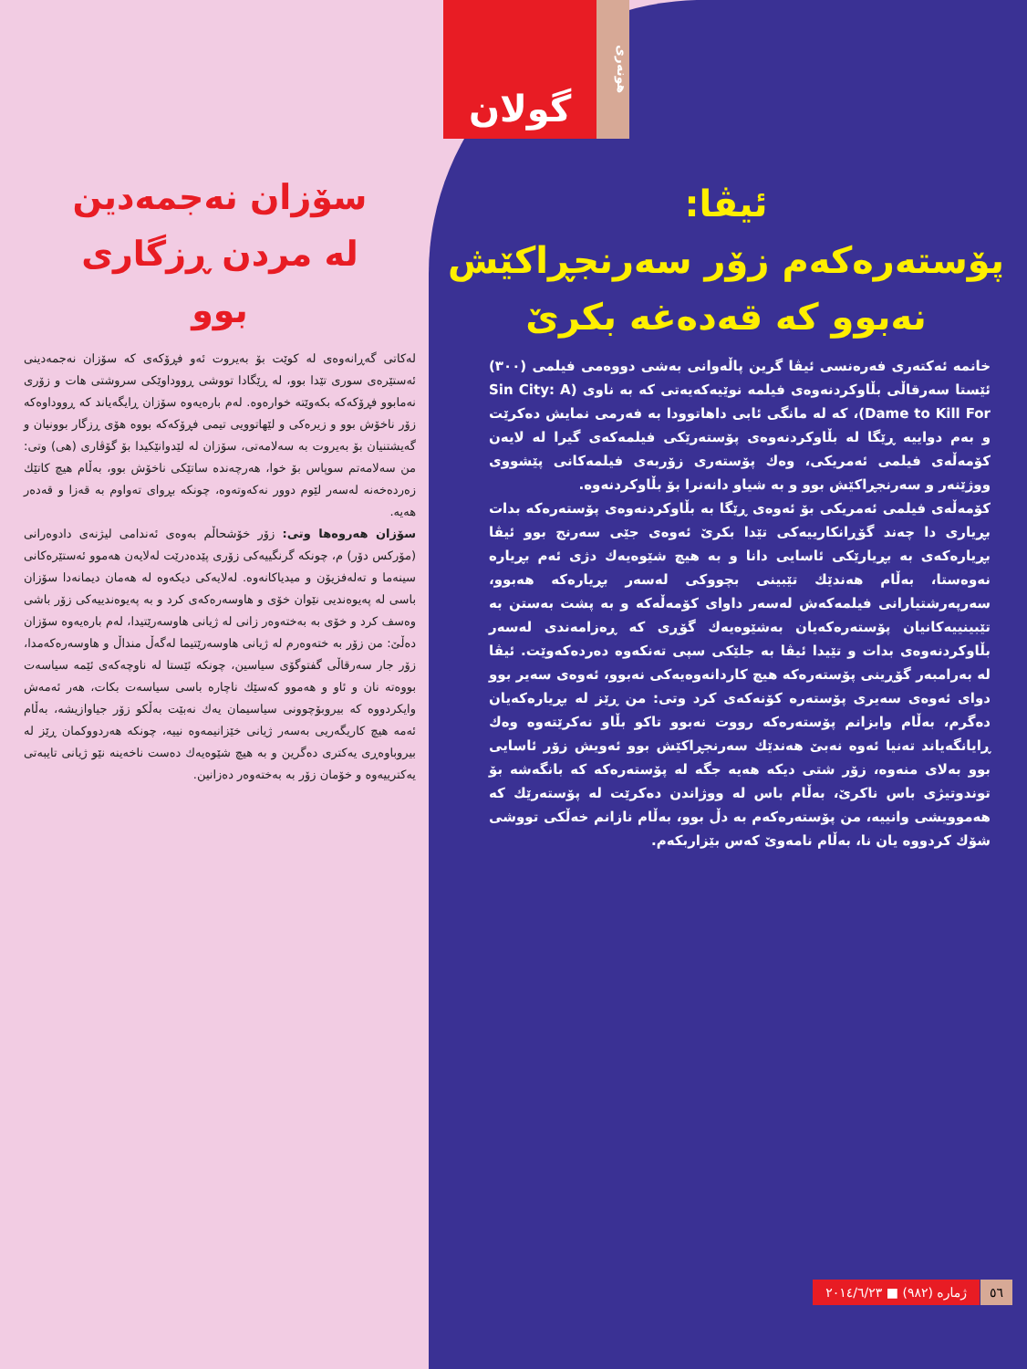هونەری
گولان
ئیڤا:
پۆستەرەکەم زۆر سەرنجڕاکێش
نەبوو کە قەدەغە بکرێ
خانمە ئەکتەری فەرەنسی ئیڤا گرین پاڵەوانی بەشی دووەمی فیلمی (٣٠٠) ئێستا سەرقاڵی بڵاوکردنەوەی فیلمە نوێیەکەیەتی کە بە ناوی (Sin City: A Dame to Kill For)، کە لە مانگی ئابی داهاتوودا بە فەرمی نمایش دەکرێت و بەم دواییە ڕێگا لە بڵاوکردنەوەی پۆستەرێکی فیلمەکەی گیرا لە لایەن کۆمەڵەی فیلمی ئەمریکی، وەك پۆستەری زۆربەی فیلمەکانی پێشووی ووژێنەر و سەرنجڕاکێش بوو و بە شیاو دانەنرا بۆ بڵاوکردنەوە.
کۆمەڵەی فیلمی ئەمریکی بۆ ئەوەی ڕێگا بە بڵاوکردنەوەی پۆستەرەکە بدات بڕیاری دا چەند گۆڕانکارییەکی تێدا بکرێ ئەوەی جێی سەرنج بوو ئیڤا بڕیارەکەی بە بڕیارێکی ئاسایی دانا و بە هیچ شێوەیەك دژی ئەم بڕیارە نەوەستا، بەڵام هەندێك تێبینی بچووکی لەسەر بڕیارەکە هەبوو، سەرپەرشتیارانی فیلمەکەش لەسەر داوای کۆمەڵەکە و بە پشت بەستن بە تێبینییەکانیان پۆستەرەکەیان بەشێوەیەك گۆڕی کە ڕەزامەندی لەسەر بڵاوکردنەوەی بدات و تێیدا ئیڤا بە جلێکی سپی تەنکەوە دەردەکەوێت. ئیڤا لە بەرامبەر گۆڕینی پۆستەرەکە هیچ کاردانەوەیەکی نەبوو، ئەوەی سەیر بوو دوای ئەوەی سەیری پۆستەرە کۆنەکەی کرد وتی: من ڕێز لە بڕیارەکەیان دەگرم، بەڵام وابزانم پۆستەرەکە رووت نەبوو تاکو بڵاو نەکرێتەوە وەك ڕایانگەیاند تەنیا ئەوە نەبێ هەندێك سەرنجڕاکێش بوو ئەویش زۆر ئاسایی بوو بەلای منەوە، زۆر شتی دیکە هەیە جگە لە پۆستەرەکە کە بانگەشە بۆ توندوتیژی باس ناکرێ، بەڵام باس لە ووژاندن دەکرێت لە پۆستەرێك کە هەموویشی وانییە، من پۆستەرەکەم بە دڵ بوو، بەڵام نازانم خەڵکی تووشی شۆك کردووە یان نا، بەڵام نامەوێ کەس بێزاربکەم.
سۆزان نەجمەدین
لە مردن ڕزگاری
بوو
لەکاتی گەڕانەوەی لە کوێت بۆ بەیروت ئەو فڕۆکەی کە سۆزان نەجمەدینی ئەستێرەی سوری تێدا بوو، لە ڕێگادا تووشی ڕووداوێکی سروشتی هات و زۆری نەمابوو فڕۆکەکە بکەوێتە خوارەوە. لەم بارەیەوە سۆزان ڕایگەیاند کە ڕووداوەکە زۆر ناخۆش بوو و زیرەکی و لێهاتوویی تیمی فڕۆکەکە بووە هۆی ڕزگار بوونیان و گەیشتنیان بۆ بەیروت بە سەلامەتی، سۆزان لە لێدوانێکیدا بۆ گۆڤاری (هی) وتی: من سەلامەتم سوپاس بۆ خوا، هەرچەندە ساتێکی ناخۆش بوو، بەڵام هیچ کاتێك زەردەخەنە لەسەر لێوم دوور نەکەوتەوە، چونکە بڕوای تەواوم بە قەزا و قەدەر هەیە.
سۆزان هەروەها وتی: زۆر خۆشحاڵم بەوەی ئەندامی لیژنەی دادوەرانی (مۆرکس دۆر) م، چونکە گرنگییەکی زۆری پێدەدرێت لەلایەن هەموو ئەستێرەکانی سینەما و تەلەفزیۆن و میدیاکانەوە. لەلایەکی دیکەوە لە هەمان دیمانەدا سۆزان باسی لە پەیوەندیی نێوان خۆی و هاوسەرەکەی کرد و بە پەیوەندییەکی زۆر باشی وەسف کرد و خۆی بە بەختەوەر زانی لە ژیانی هاوسەرێتیدا، لەم بارەیەوە سۆزان دەڵێ: من زۆر بە ختەوەرم لە ژیانی هاوسەرێتیما لەگەڵ منداڵ و هاوسەرەکەمدا، زۆر جار سەرقاڵی گفتوگۆی سیاسین، چونکە ئێستا لە ناوچەکەی ئێمە سیاسەت بووەتە نان و ئاو و هەموو کەسێك ناچارە باسی سیاسەت بکات، هەر ئەمەش وایکردووە کە بیروبۆچوونی سیاسیمان یەك نەبێت بەڵکو زۆر جیاوازیشە، بەڵام ئەمە هیچ کاریگەریی بەسەر ژیانی خێزانیمەوە نییە، چونکە هەردووکمان ڕێز لە بیروباوەڕی یەکتری دەگرین و بە هیچ شێوەیەك دەست ناخەینە نێو ژیانی تایبەتی یەکترییەوە و خۆمان زۆر بە بەختەوەر دەزانین.
ژمارە (٩٨٢) ■ ٢٠١٤/٦/٢٣ ٥٦